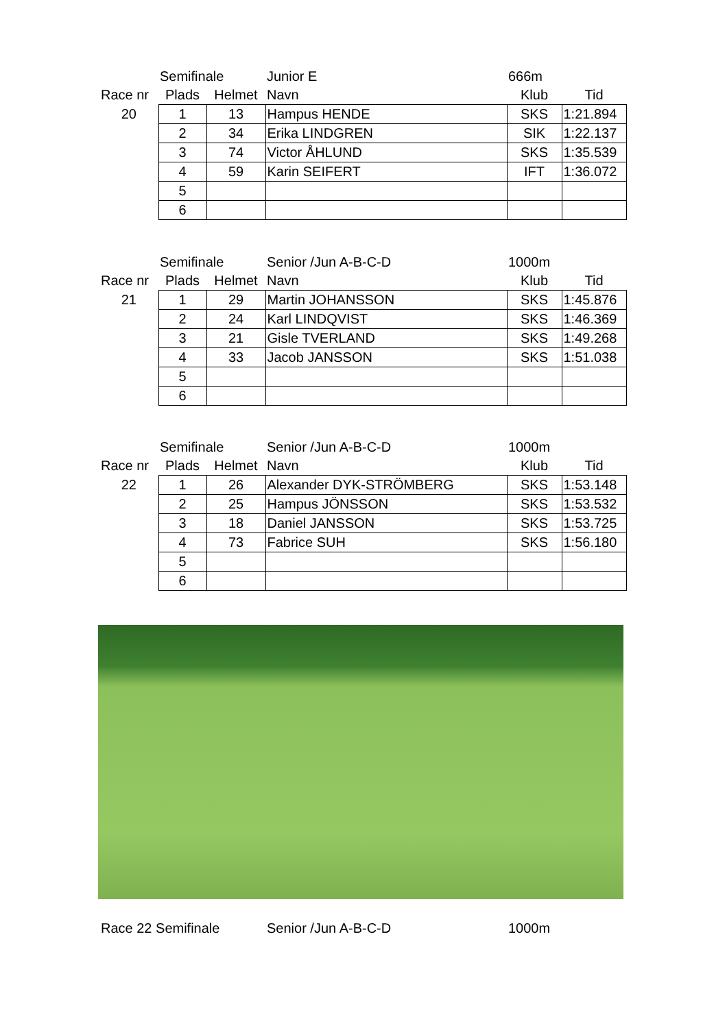| | Semifinale | | Junior E | 666m | |
| Race nr | Plads | Helmet | Navn | Klub | Tid |
| 20 | 1 | 13 | Hampus HENDE | SKS | 1:21.894 |
| | 2 | 34 | Erika LINDGREN | SIK | 1:22.137 |
| | 3 | 74 | Victor ÅHLUND | SKS | 1:35.539 |
| | 4 | 59 | Karin SEIFERT | IFT | 1:36.072 |
| | 5 | | | | |
| | 6 | | | | |
| | Semifinale | | Senior /Jun A-B-C-D | 1000m | |
| Race nr | Plads | Helmet | Navn | Klub | Tid |
| 21 | 1 | 29 | Martin JOHANSSON | SKS | 1:45.876 |
| | 2 | 24 | Karl LINDQVIST | SKS | 1:46.369 |
| | 3 | 21 | Gisle TVERLAND | SKS | 1:49.268 |
| | 4 | 33 | Jacob JANSSON | SKS | 1:51.038 |
| | 5 | | | | |
| | 6 | | | | |
| | Semifinale | | Senior /Jun A-B-C-D | 1000m | |
| Race nr | Plads | Helmet | Navn | Klub | Tid |
| 22 | 1 | 26 | Alexander DYK-STRÖMBERG | SKS | 1:53.148 |
| | 2 | 25 | Hampus JÖNSSON | SKS | 1:53.532 |
| | 3 | 18 | Daniel JANSSON | SKS | 1:53.725 |
| | 4 | 73 | Fabrice SUH | SKS | 1:56.180 |
| | 5 | | | | |
| | 6 | | | | |
Race 22 Semifinale Senior /Jun A-B-C-D 1000m